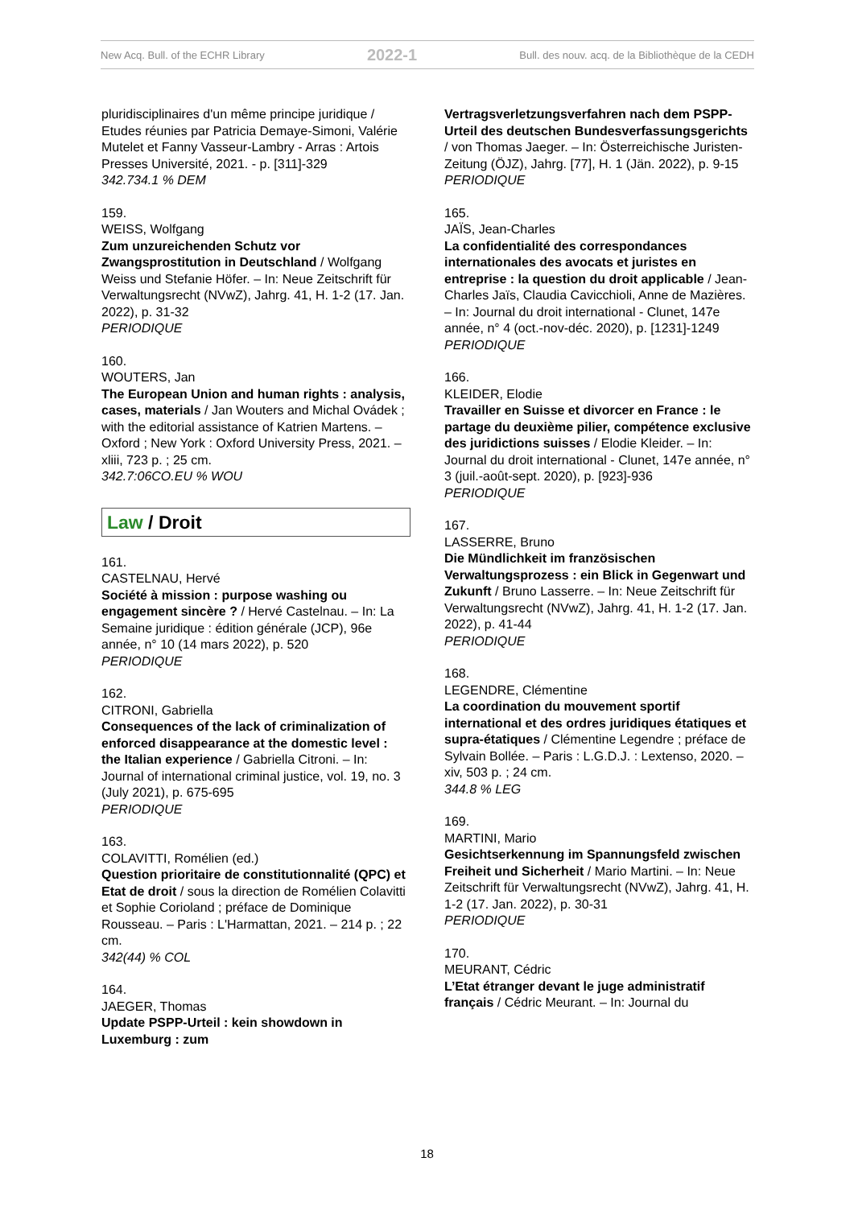New Acq. Bull. of the ECHR Library 2022-1 Bull. des nouv. acq. de la Bibliothèque de la CEDH
pluridisciplinaires d'un même principe juridique / Etudes réunies par Patricia Demaye-Simoni, Valérie Mutelet et Fanny Vasseur-Lambry - Arras : Artois Presses Université, 2021. - p. [311]-329
342.734.1 % DEM
159.
WEISS, Wolfgang
Zum unzureichenden Schutz vor Zwangsprostitution in Deutschland / Wolfgang Weiss und Stefanie Höfer. – In: Neue Zeitschrift für Verwaltungsrecht (NVwZ), Jahrg. 41, H. 1-2 (17. Jan. 2022), p. 31-32
PERIODIQUE
160.
WOUTERS, Jan
The European Union and human rights : analysis, cases, materials / Jan Wouters and Michal Ovádek ; with the editorial assistance of Katrien Martens. – Oxford ; New York : Oxford University Press, 2021. – xliii, 723 p. ; 25 cm.
342.7:06CO.EU % WOU
Law / Droit
161.
CASTELNAU, Hervé
Société à mission : purpose washing ou engagement sincère ? / Hervé Castelnau. – In: La Semaine juridique : édition générale (JCP), 96e année, n° 10 (14 mars 2022), p. 520
PERIODIQUE
162.
CITRONI, Gabriella
Consequences of the lack of criminalization of enforced disappearance at the domestic level : the Italian experience / Gabriella Citroni. – In: Journal of international criminal justice, vol. 19, no. 3 (July 2021), p. 675-695
PERIODIQUE
163.
COLAVITTI, Romélien (ed.)
Question prioritaire de constitutionnalité (QPC) et Etat de droit / sous la direction de Romélien Colavitti et Sophie Corioland ; préface de Dominique Rousseau. – Paris : L'Harmattan, 2021. – 214 p. ; 22 cm.
342(44) % COL
164.
JAEGER, Thomas
Update PSPP-Urteil : kein showdown in Luxemburg : zum
Vertragsverletzungsverfahren nach dem PSPP-Urteil des deutschen Bundesverfassungsgerichts / von Thomas Jaeger. – In: Österreichische Juristen-Zeitung (ÖJZ), Jahrg. [77], H. 1 (Jän. 2022), p. 9-15
PERIODIQUE
165.
JAÏS, Jean-Charles
La confidentialité des correspondances internationales des avocats et juristes en entreprise : la question du droit applicable / Jean-Charles Jaïs, Claudia Cavicchioli, Anne de Mazières. – In: Journal du droit international - Clunet, 147e année, n° 4 (oct.-nov-déc. 2020), p. [1231]-1249
PERIODIQUE
166.
KLEIDER, Elodie
Travailler en Suisse et divorcer en France : le partage du deuxième pilier, compétence exclusive des juridictions suisses / Elodie Kleider. – In: Journal du droit international - Clunet, 147e année, n° 3 (juil.-août-sept. 2020), p. [923]-936
PERIODIQUE
167.
LASSERRE, Bruno
Die Mündlichkeit im französischen Verwaltungsprozess : ein Blick in Gegenwart und Zukunft / Bruno Lasserre. – In: Neue Zeitschrift für Verwaltungsrecht (NVwZ), Jahrg. 41, H. 1-2 (17. Jan. 2022), p. 41-44
PERIODIQUE
168.
LEGENDRE, Clémentine
La coordination du mouvement sportif international et des ordres juridiques étatiques et supra-étatiques / Clémentine Legendre ; préface de Sylvain Bollée. – Paris : L.G.D.J. : Lextenso, 2020. – xiv, 503 p. ; 24 cm.
344.8 % LEG
169.
MARTINI, Mario
Gesichtserkennung im Spannungsfeld zwischen Freiheit und Sicherheit / Mario Martini. – In: Neue Zeitschrift für Verwaltungsrecht (NVwZ), Jahrg. 41, H. 1-2 (17. Jan. 2022), p. 30-31
PERIODIQUE
170.
MEURANT, Cédric
L’Etat étranger devant le juge administratif français / Cédric Meurant. – In: Journal du
18